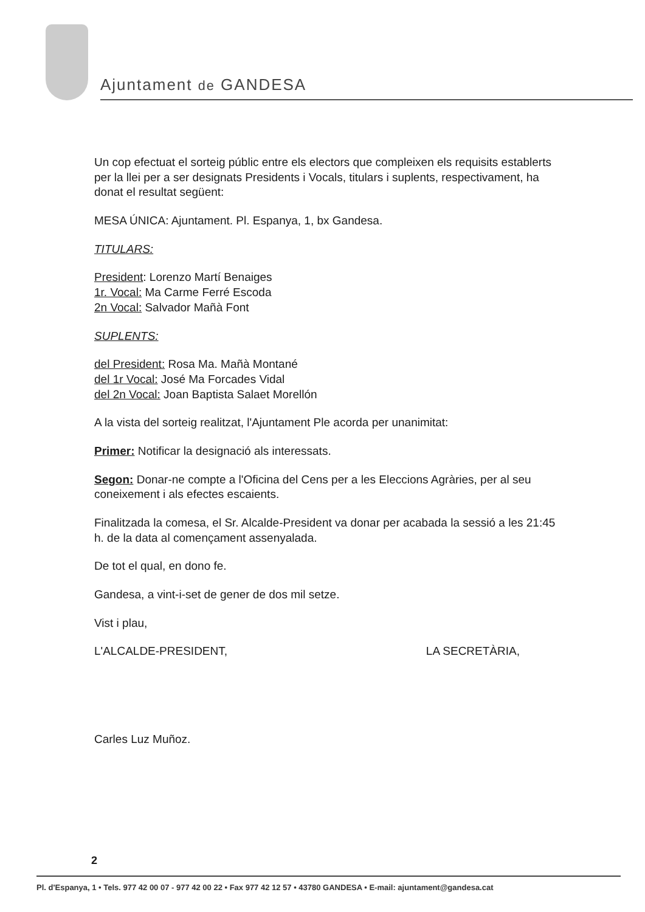Ajuntament de GANDESA
Un cop efectuat el sorteig públic entre els electors que compleixen els requisits establerts per la llei per a ser designats Presidents i Vocals, titulars i suplents, respectivament, ha donat el resultat següent:
MESA ÚNICA: Ajuntament. Pl. Espanya, 1, bx Gandesa.
TITULARS:
President: Lorenzo Martí Benaiges
1r. Vocal: Ma Carme Ferré Escoda
2n Vocal: Salvador Mañà Font
SUPLENTS:
del President: Rosa Ma. Mañà Montané
del 1r Vocal: José Ma Forcades Vidal
del 2n Vocal: Joan Baptista Salaet Morellón
A la vista del sorteig realitzat, l'Ajuntament Ple acorda per unanimitat:
Primer: Notificar la designació als interessats.
Segon: Donar-ne compte a l'Oficina del Cens per a les Eleccions Agràries, per al seu coneixement i als efectes escaients.
Finalitzada la comesa, el Sr. Alcalde-President va donar per acabada la sessió a les 21:45 h. de la data al començament assenyalada.
De tot el qual, en dono fe.
Gandesa, a vint-i-set de gener de dos mil setze.
Vist i plau,
L'ALCALDE-PRESIDENT, LA SECRETÀRIA,
Carles Luz Muñoz.
2
Pl. d'Espanya, 1 • Tels. 977 42 00 07 - 977 42 00 22 • Fax 977 42 12 57 • 43780 GANDESA • E-mail: ajuntament@gandesa.cat